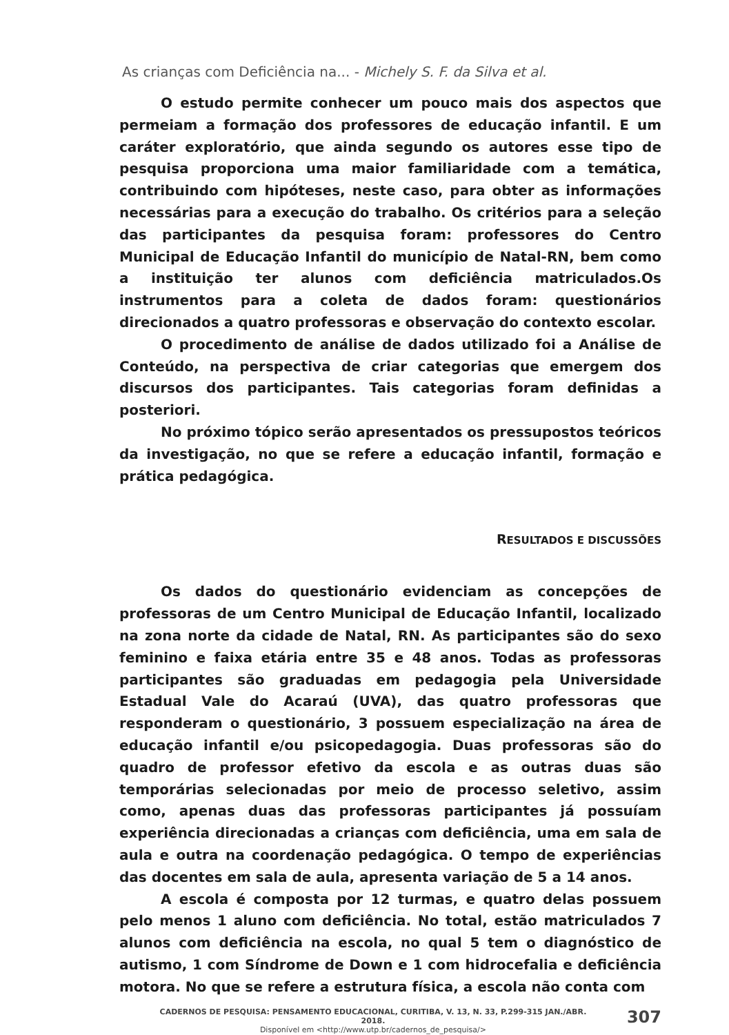As crianças com Deficiência na... - Michely S. F. da Silva et al.
O estudo permite conhecer um pouco mais dos aspectos que permeiam a formação dos professores de educação infantil. E um caráter exploratório, que ainda segundo os autores esse tipo de pesquisa proporciona uma maior familiaridade com a temática, contribuindo com hipóteses, neste caso, para obter as informações necessárias para a execução do trabalho. Os critérios para a seleção das participantes da pesquisa foram: professores do Centro Municipal de Educação Infantil do município de Natal-RN, bem como a instituição ter alunos com deficiência matriculados.Os instrumentos para a coleta de dados foram: questionários direcionados a quatro professoras e observação do contexto escolar.
O procedimento de análise de dados utilizado foi a Análise de Conteúdo, na perspectiva de criar categorias que emergem dos discursos dos participantes. Tais categorias foram definidas a posteriori.
No próximo tópico serão apresentados os pressupostos teóricos da investigação, no que se refere a educação infantil, formação e prática pedagógica.
RESULTADOS E DISCUSSÕES
Os dados do questionário evidenciam as concepções de professoras de um Centro Municipal de Educação Infantil, localizado na zona norte da cidade de Natal, RN. As participantes são do sexo feminino e faixa etária entre 35 e 48 anos. Todas as professoras participantes são graduadas em pedagogia pela Universidade Estadual Vale do Acaraú (UVA), das quatro professoras que responderam o questionário, 3 possuem especialização na área de educação infantil e/ou psicopedagogia. Duas professoras são do quadro de professor efetivo da escola e as outras duas são temporárias selecionadas por meio de processo seletivo, assim como, apenas duas das professoras participantes já possuíam experiência direcionadas a crianças com deficiência, uma em sala de aula e outra na coordenação pedagógica. O tempo de experiências das docentes em sala de aula, apresenta variação de 5 a 14 anos.
A escola é composta por 12 turmas, e quatro delas possuem pelo menos 1 aluno com deficiência. No total, estão matriculados 7 alunos com deficiência na escola, no qual 5 tem o diagnóstico de autismo, 1 com Síndrome de Down e 1 com hidrocefalia e deficiência motora. No que se refere a estrutura física, a escola não conta com
CADERNOS DE PESQUISA: PENSAMENTO EDUCACIONAL, CURITIBA, V. 13, N. 33, P.299-315 JAN./ABR. 2018.
Disponível em <http://www.utp.br/cadernos_de_pesquisa/>
307